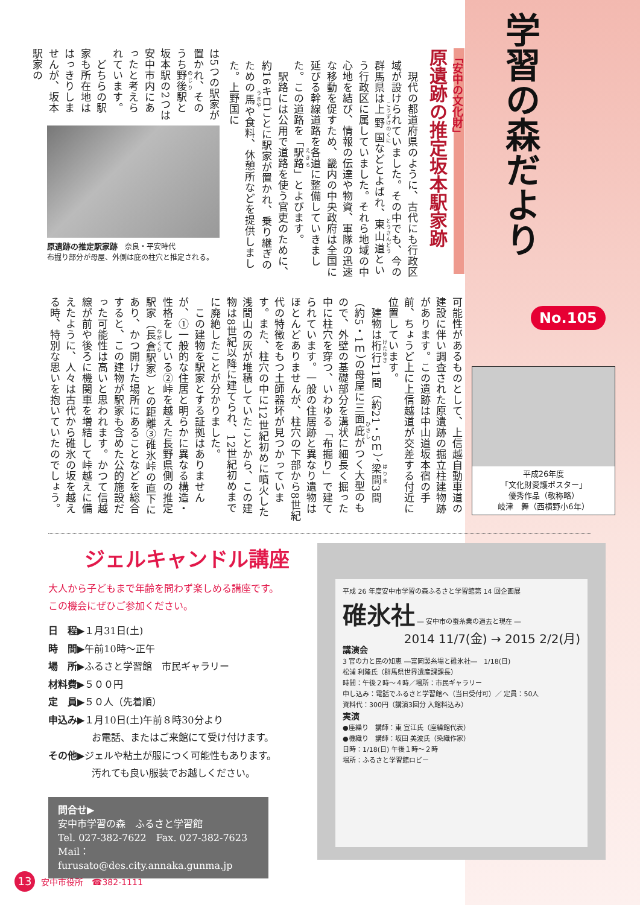「安中の文化財」
原遺跡の推定坂本駅家跡
　現代の都道府県のように、古代にも行政区域が設けられていました。その中でも、今の群馬県は上野国などとよばれ、東山道という行政区に属していました。それら地域の中心地を結び、情報の伝達や物資、軍隊の迅速な移動を促すため、畿内の中央政府は全国に延びる幹線道路を各道に整備していきました。この道路を「駅路」とよびます。
　駅路には公用で道路を使う官吏のために、約16キロごとに駅家が置かれ、乗り継ぎのための馬や食料、休憩所などを提供しました。上野国に
は5つの駅家が置かれ、そのうち野後駅と坂本駅の2つは安中市内にあったと考えられています。
　どちらの駅家も所在地ははっきりしませんが、坂本駅家の
原遺跡の推定駅家跡　奈良・平安時代
布掘り部分が母屋、外側は庇の柱穴と推定される。
可能性があるものとして、上信越自動車道の建設に伴い調査された原遺跡の掘立柱建物跡があります。この遺跡は中山道坂本宿の手前、ちょうど上に上信越道が交差する付近に位置しています。
　建物は桁行11間（約21・5ｍ）、梁間3間（約5・1ｍ）の母屋に三面庇がつく大型のもので、外壁の基礎部分を溝状に細長く掘った中に柱穴を穿つ、いわゆる「布掘り」で建てられています。一般の住居跡と異なり遺物はほとんどありませんが、柱穴の下部から8世紀代の特徴をもつ土師器坏が見つかっています。また、柱穴の中に12世紀初めに噴火した浅間山の灰が堆積していたことから、この建物は8世紀以降に建てられ、12世紀初めまでに廃絶したことが分かりました。
　この建物を駅家とする証拠はありませんが、①一般的な住居と明らかに異なる構造・性格をしている②峠を越えた長野県側の推定駅家（長倉駅家）との距離③碓氷峠の直下にあり、かつ開けた場所にあることなどを総合すると、この建物が駅家も含めた公的施設だった可能性は高いと思われます。かつて信越線が前や後ろに機関車を増結して峠越えに備えたように、人々は古代から碓氷の坂を越える時、特別な思いを抱いていたのでしょう。
学習の森だより
No.105
平成26年度
「文化財愛護ポスター」
優秀作品（敬称略）
岐津　舞（西横野小6年）
ジェルキャンドル講座
大人から子どもまで年齢を問わず楽しめる講座です。
この機会にぜひご参加ください。
日　程▶１月31日(土)
時　間▶午前10時～正午
場　所▶ふるさと学習館　市民ギャラリー
材料費▶５００円
定　員▶５０人（先着順）
申込み▶１月10日(土)午前８時30分より
お電話、またはご来館にて受け付けます。
その他▶ジェルや粘土が服につく可能性もあります。
汚れても良い服装でお越しください。
問合せ▶
安中市学習の森　ふるさと学習館
Tel. 027-382-7622　Fax. 027-382-7623
Mail：furusato@des.city.annaka.gunma.jp
平成 26 年度安中市学習の森ふるさと学習館第 14 回企画展
碓氷社 ― 安中市の蚕糸業の過去と現在 ―
2014 11/7(金) → 2015 2/2(月)
講演会
3 官の力と民の知恵 ―富岡製糸場と碓氷社―　1/18(日)
松浦 利隆氏（群馬県世界遺産課課長）
時間：午後２時～４時／場所：市民ギャラリー
申し込み：電話でふるさと学習館へ（当日受付可）／ 定員：50人
資料代：300円（講演3回分 入館料込み）
実演
●座繰り　講師：東 宣江氏（座繰館代表）
●機織り　講師：坂田 美波氏（染織作家）
日時：1/18(日) 午後１時～２時
場所：ふるさと学習館ロビー
13 安中市役所　☎382-1111